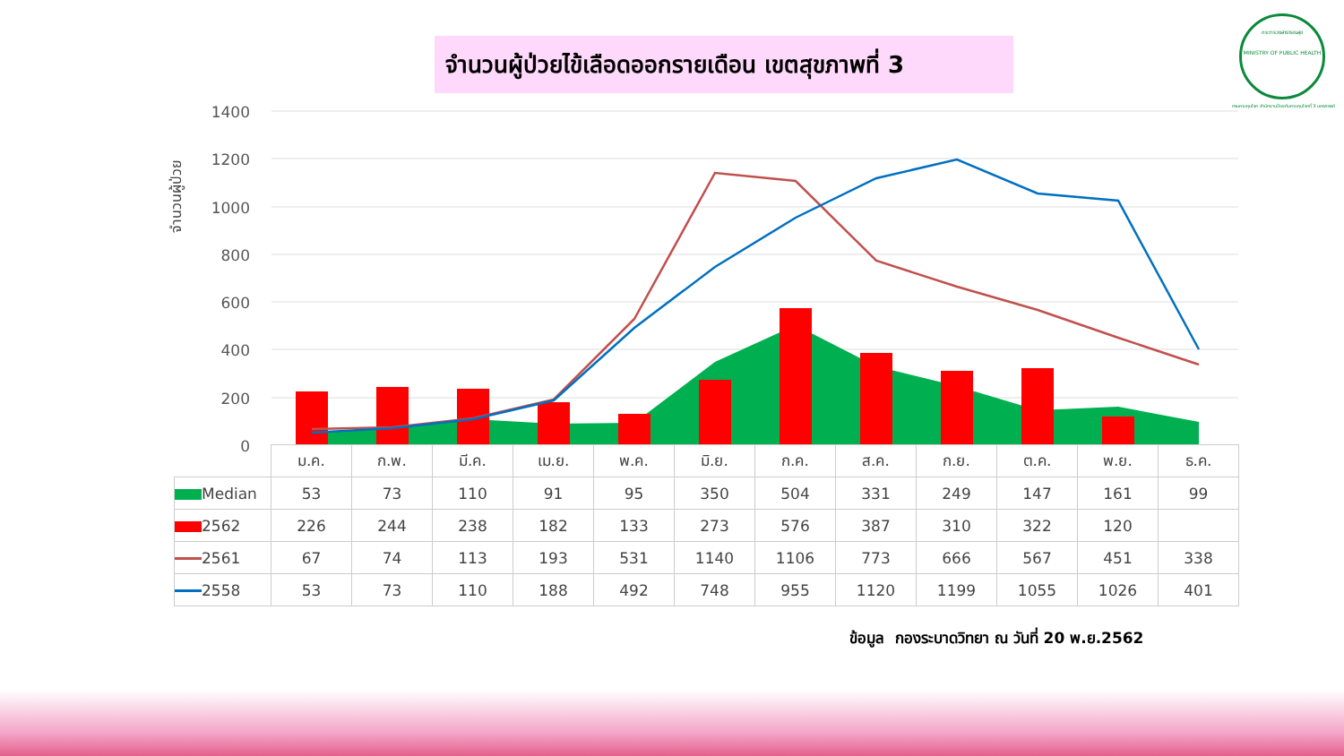จำนวนผู้ป่วยไข้เลือดออกรายเดือน เขตสุขภาพที่ 3
กระทรวงสาธารณสุข
MINISTRY OF PUBLIC HEALTH
กรมควบคุมโรค สำนักงานป้องกันควบคุมโรคที่ 3 นครสวรรค์
1400
1200
1000
800
600
400
200
0
จำนวนผู้ป่วย
| | ม.ค. | ก.พ. | มี.ค. | เม.ย. | พ.ค. | มิ.ย. | ก.ค. | ส.ค. | ก.ย. | ต.ค. | พ.ย. | ธ.ค. |
| --- | --- | --- | --- | --- | --- | --- | --- | --- | --- | --- | --- | --- |
| Median | 53 | 73 | 110 | 91 | 95 | 350 | 504 | 331 | 249 | 147 | 161 | 99 |
| 2562 | 226 | 244 | 238 | 182 | 133 | 273 | 576 | 387 | 310 | 322 | 120 | |
| 2561 | 67 | 74 | 113 | 193 | 531 | 1140 | 1106 | 773 | 666 | 567 | 451 | 338 |
| 2558 | 53 | 73 | 110 | 188 | 492 | 748 | 955 | 1120 | 1199 | 1055 | 1026 | 401 |
ข้อมูล กองระบาดวิทยา ณ วันที่ 20 พ.ย.2562